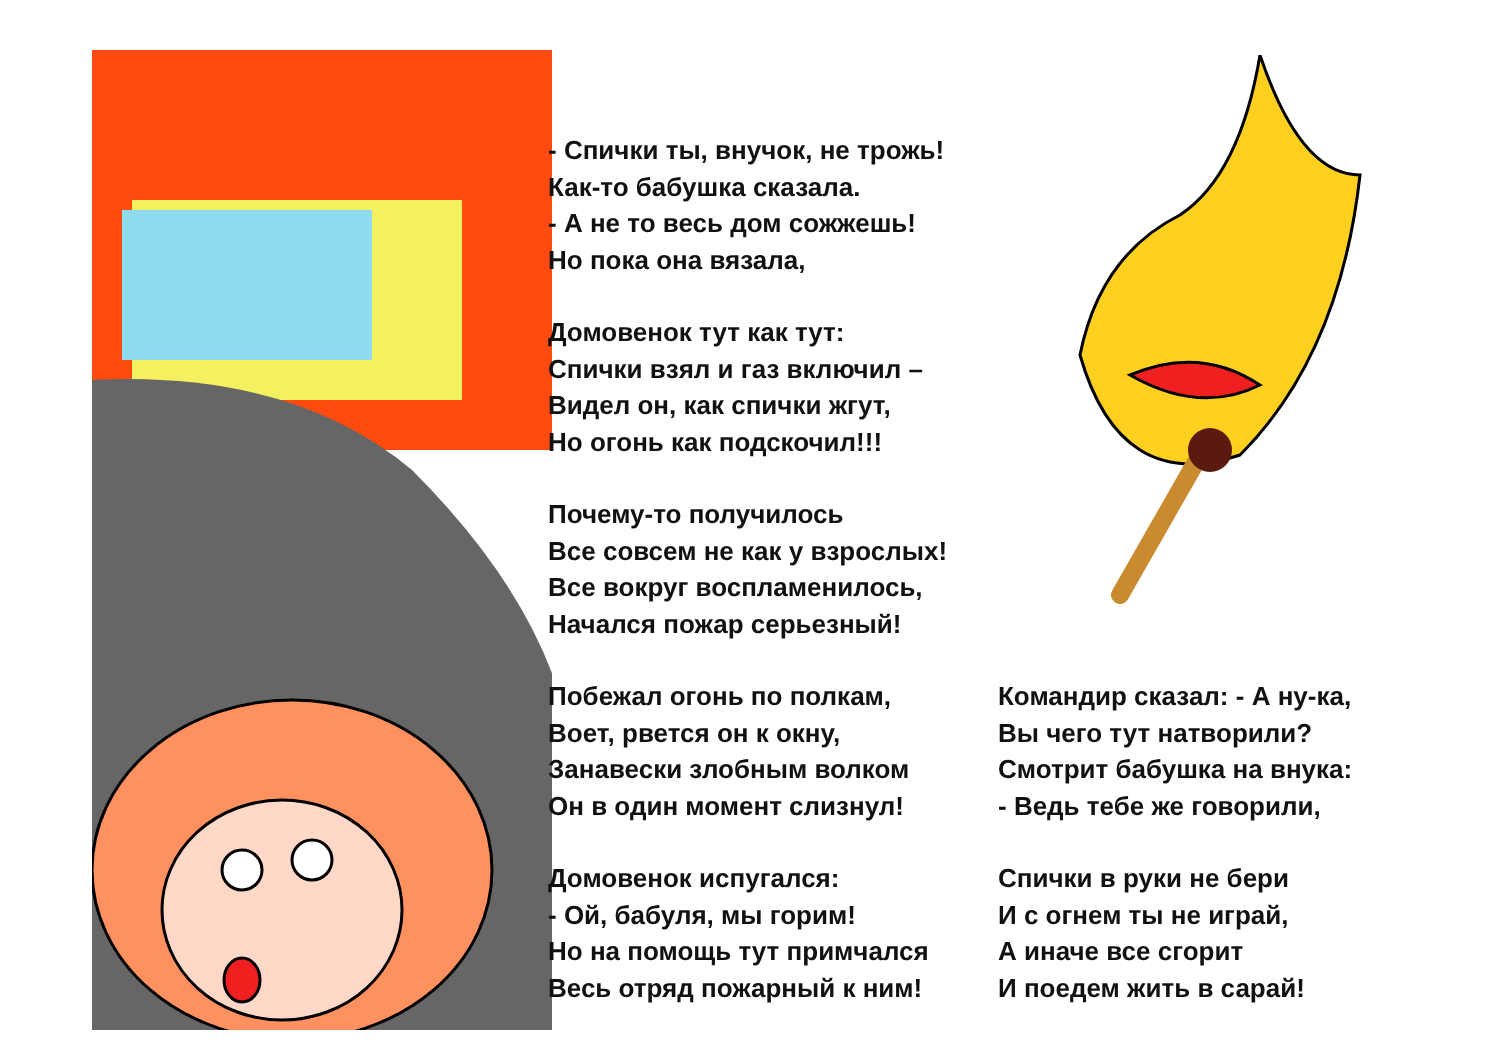- Спички ты, внучок, не трожь!
Как-то бабушка сказала.
- А не то весь дом сожжешь!
Но пока она вязала,
Домовенок тут как тут:
Спички взял и газ включил –
Видел он, как спички жгут,
Но огонь как подскочил!!!
Почему-то получилось
Все совсем не как у взрослых!
Все вокруг воспламенилось,
Начался пожар серьезный!
Побежал огонь по полкам,
Воет, рвется он к окну,
Занавески злобным волком
Он в один момент слизнул!
Домовенок испугался:
- Ой, бабуля, мы горим!
Но на помощь тут примчался
Весь отряд пожарный к ним!
Командир сказал: - А ну-ка,
Вы чего тут натворили?
Смотрит бабушка на внука:
- Ведь тебе же говорили,
Спички в руки не бери
И с огнем ты не играй,
А иначе все сгорит
И поедем жить в сарай!